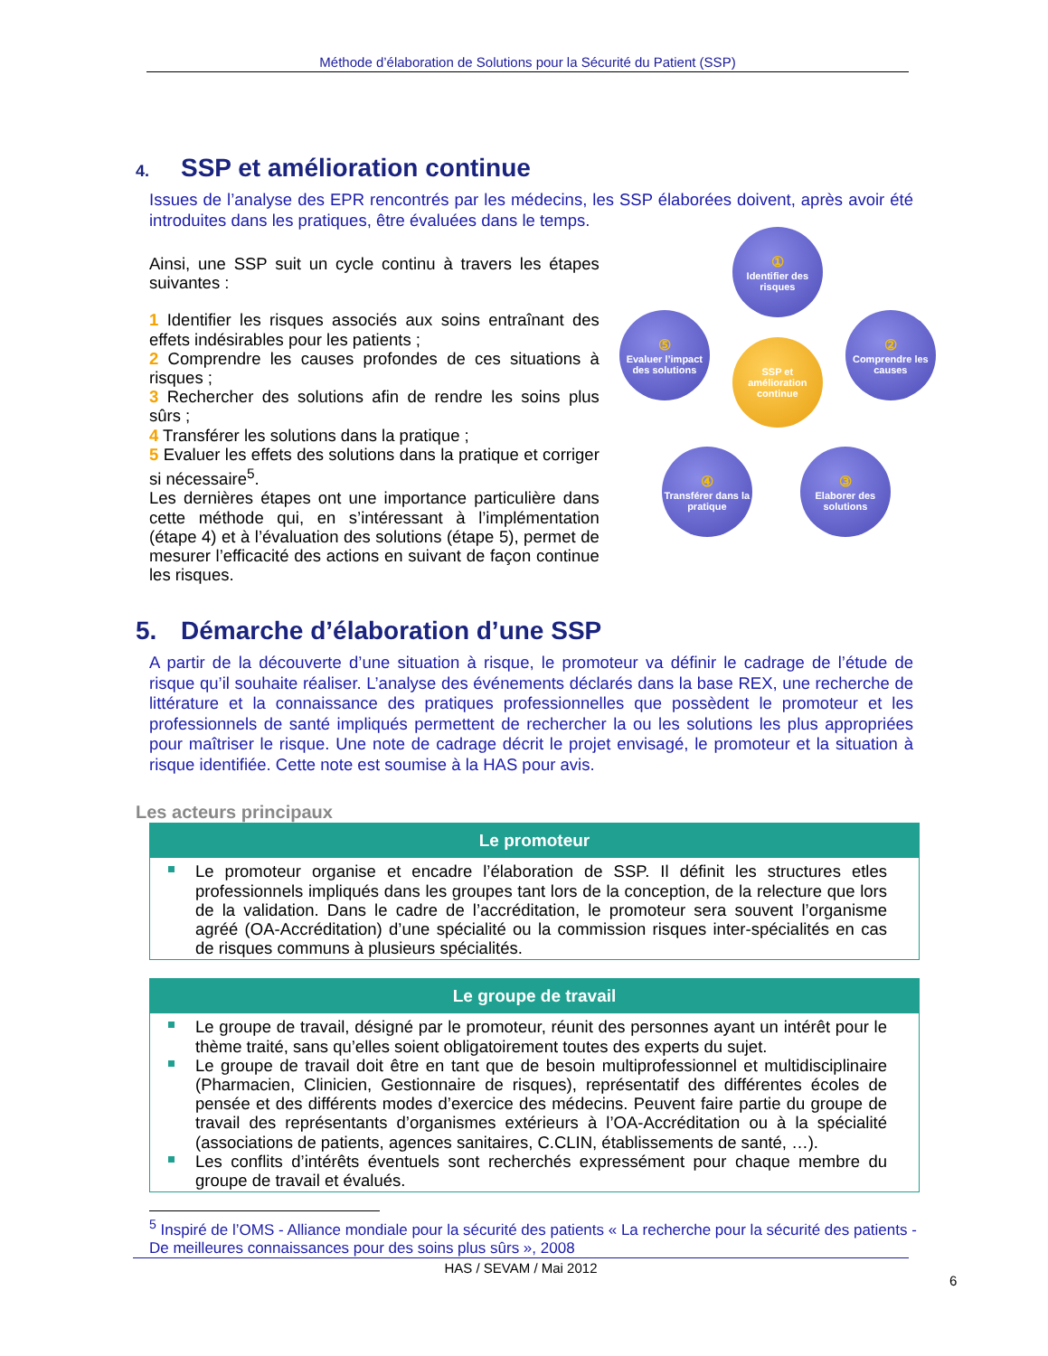Méthode d’élaboration de Solutions pour la Sécurité du Patient (SSP)
4. SSP et amélioration continue
Issues de l’analyse des EPR rencontrés par les médecins, les SSP élaborées doivent, après avoir été introduites dans les pratiques, être évaluées dans le temps.
Ainsi, une SSP suit un cycle continu à travers les étapes suivantes :
1 Identifier les risques associés aux soins entraînant des effets indésirables pour les patients ;
2 Comprendre les causes profondes de ces situations à risques ;
3 Rechercher des solutions afin de rendre les soins plus sûrs ;
4 Transférer les solutions dans la pratique ;
5 Evaluer les effets des solutions dans la pratique et corriger si nécessaire<sup>5</sup>.
Les dernières étapes ont une importance particulière dans cette méthode qui, en s’intéressant à l’implémentation (étape 4) et à l’évaluation des solutions (étape 5), permet de mesurer l’efficacité des actions en suivant de façon continue les risques.
①
Identifier des risques
②
Comprendre les causes
SSP et amélioration continue
⑤
Evaluer l’impact des solutions
④
Transférer dans la pratique
③
Elaborer des solutions
5. Démarche d’élaboration d’une SSP
A partir de la découverte d’une situation à risque, le promoteur va définir le cadrage de l’étude de risque qu’il souhaite réaliser. L’analyse des événements déclarés dans la base REX, une recherche de littérature et la connaissance des pratiques professionnelles que possèdent le promoteur et les professionnels de santé impliqués permettent de rechercher la ou les solutions les plus appropriées pour maîtriser le risque. Une note de cadrage décrit le projet envisagé, le promoteur et la situation à risque identifiée. Cette note est soumise à la HAS pour avis.
Les acteurs principaux
Le promoteur
Le promoteur organise et encadre l’élaboration de SSP. Il définit les structures etles professionnels impliqués dans les groupes tant lors de la conception, de la relecture que lors de la validation. Dans le cadre de l’accréditation, le promoteur sera souvent l’organisme agréé (OA-Accréditation) d’une spécialité ou la commission risques inter-spécialités en cas de risques communs à plusieurs spécialités.
Le groupe de travail
Le groupe de travail, désigné par le promoteur, réunit des personnes ayant un intérêt pour le thème traité, sans qu’elles soient obligatoirement toutes des experts du sujet.
Le groupe de travail doit être en tant que de besoin multiprofessionnel et multidisciplinaire (Pharmacien, Clinicien, Gestionnaire de risques), représentatif des différentes écoles de pensée et des différents modes d’exercice des médecins. Peuvent faire partie du groupe de travail des représentants d’organismes extérieurs à l’OA-Accréditation ou à la spécialité (associations de patients, agences sanitaires, C.CLIN, établissements de santé, …).
Les conflits d’intérêts éventuels sont recherchés expressément pour chaque membre du groupe de travail et évalués.
<sup>5</sup> Inspiré de l’OMS - Alliance mondiale pour la sécurité des patients « La recherche pour la sécurité des patients - De meilleures connaissances pour des soins plus sûrs », 2008
HAS / SEVAM / Mai 2012
6